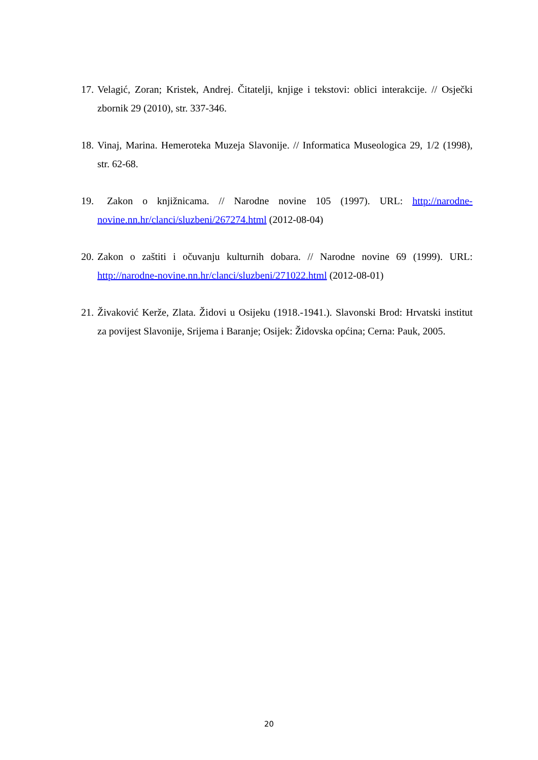17. Velagić, Zoran; Kristek, Andrej. Čitatelji, knjige i tekstovi: oblici interakcije. // Osječki zbornik 29 (2010), str. 337-346.
18. Vinaj, Marina. Hemeroteka Muzeja Slavonije. // Informatica Museologica 29, 1/2 (1998), str. 62-68.
19. Zakon o knjižnicama. // Narodne novine 105 (1997). URL: http://narodne-novine.nn.hr/clanci/sluzbeni/267274.html (2012-08-04)
20. Zakon o zaštiti i očuvanju kulturnih dobara. // Narodne novine 69 (1999). URL: http://narodne-novine.nn.hr/clanci/sluzbeni/271022.html (2012-08-01)
21. Živaković Kerže, Zlata. Židovi u Osijeku (1918.-1941.). Slavonski Brod: Hrvatski institut za povijest Slavonije, Srijema i Baranje; Osijek: Židovska općina; Cerna: Pauk, 2005.
20